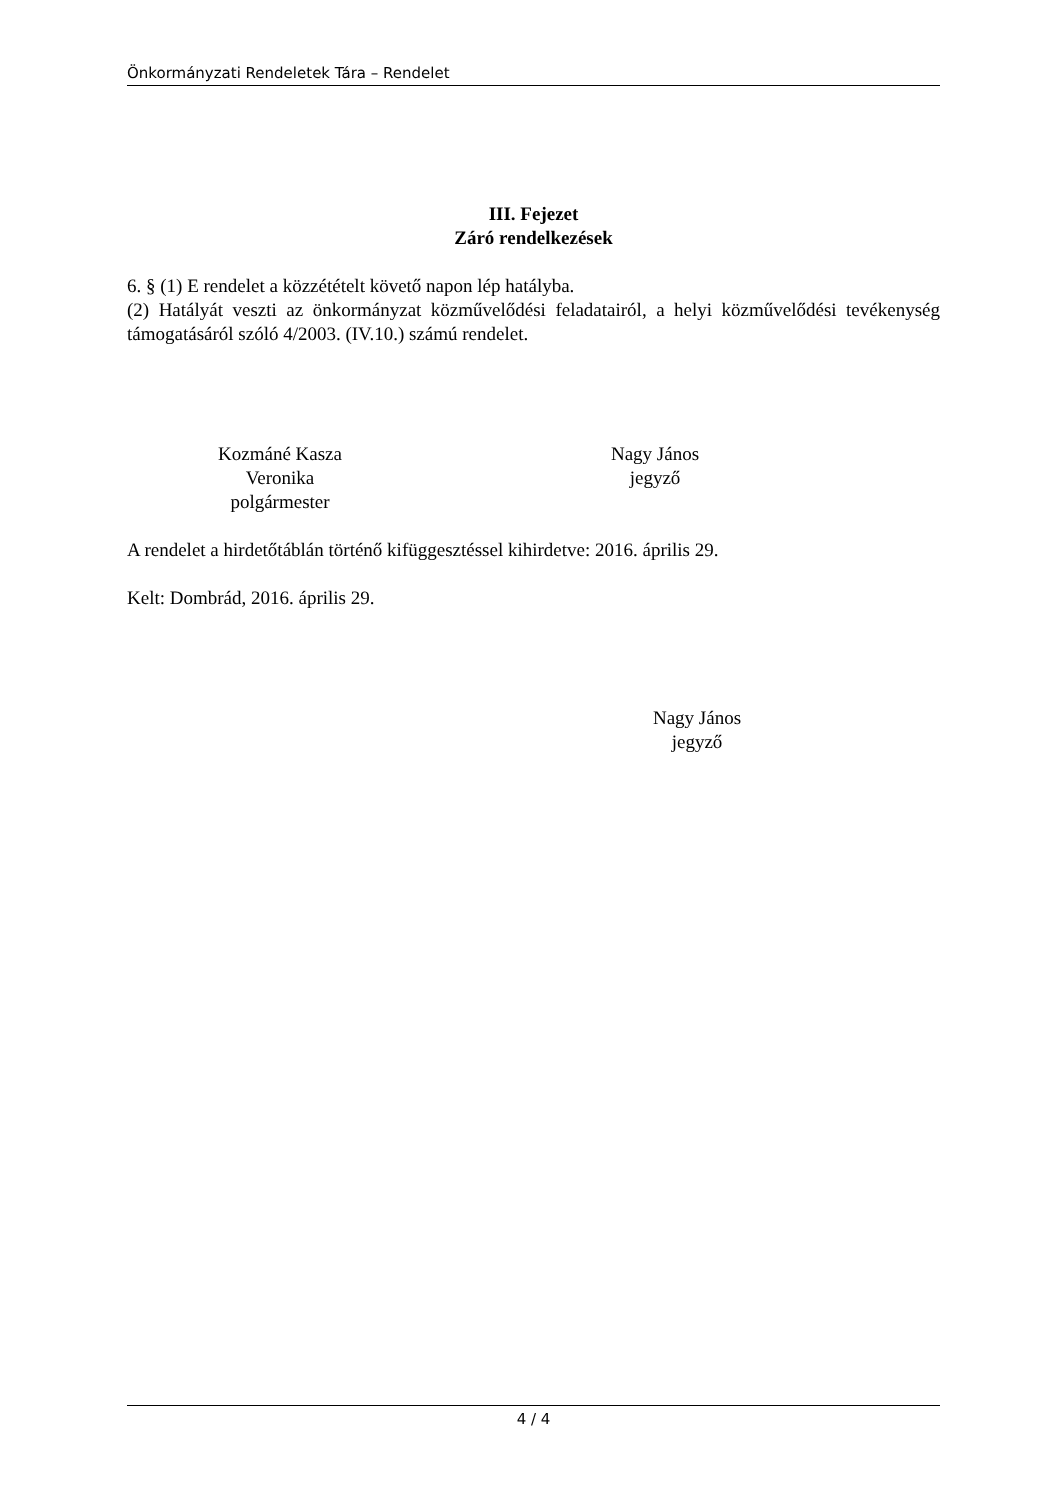Önkormányzati Rendeletek Tára – Rendelet
III. Fejezet
Záró rendelkezések
6. § (1) E rendelet a közzétételt követő napon lép hatályba.
(2) Hatályát veszti az önkormányzat közművelődési feladatairól, a helyi közművelődési tevékenység támogatásáról szóló 4/2003. (IV.10.) számú rendelet.
Kozmáné Kasza Veronika
polgármester
Nagy János
jegyző
A rendelet a hirdetőtáblán történő kifüggesztéssel kihirdetve: 2016. április 29.
Kelt: Dombrád, 2016. április 29.
Nagy János
jegyző
4 / 4